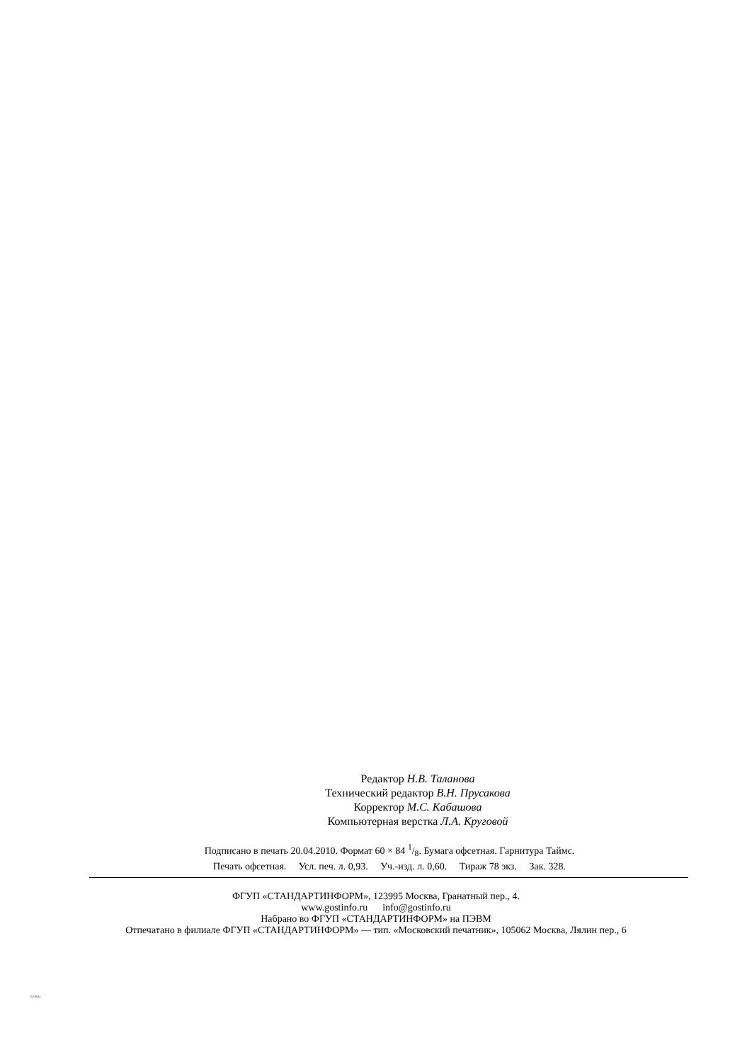Редактор Н.В. Таланова
Технический редактор В.Н. Прусакова
Корректор М.С. Кабашова
Компьютерная верстка Л.А. Круговой
Подписано в печать 20.04.2010. Формат 60 × 84 1/8. Бумага офсетная. Гарнитура Таймс.
Печать офсетная. Усл. печ. л. 0,93. Уч.-изд. л. 0,60. Тираж 78 экз. Зак. 328.
ФГУП «СТАНДАРТИНФОРМ», 123995 Москва, Гранатный пер., 4.
www.gostinfo.ru info@gostinfo.ru
Набрано во ФГУП «СТАНДАРТИНФОРМ» на ПЭВМ
Отпечатано в филиале ФГУП «СТАНДАРТИНФОРМ» — тип. «Московский печатник», 105062 Москва, Лялин пер., 6
25718-83